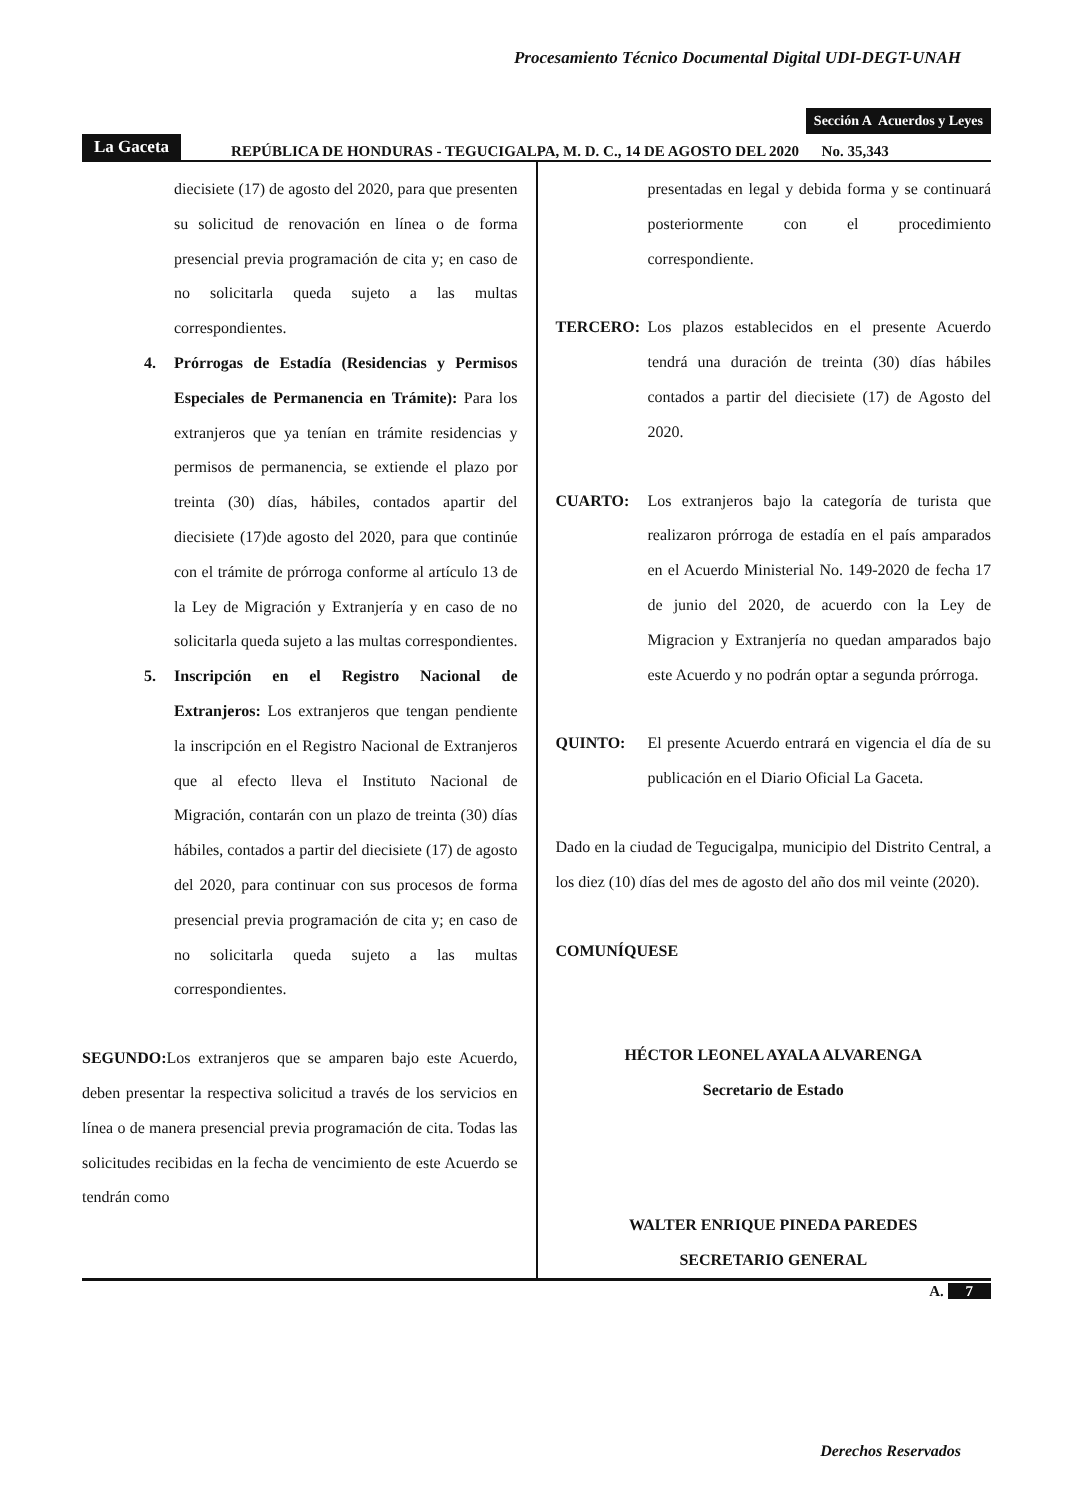Procesamiento Técnico Documental Digital UDI-DEGT-UNAH
Sección A Acuerdos y Leyes
La Gaceta REPÚBLICA DE HONDURAS - TEGUCIGALPA, M. D. C., 14 DE AGOSTO DEL 2020 No. 35,343
diecisiete (17) de agosto del 2020, para que presenten su solicitud de renovación en línea o de forma presencial previa programación de cita y; en caso de no solicitarla queda sujeto a las multas correspondientes.
4. Prórrogas de Estadía (Residencias y Permisos Especiales de Permanencia en Trámite): Para los extranjeros que ya tenían en trámite residencias y permisos de permanencia, se extiende el plazo por treinta (30) días, hábiles, contados apartir del diecisiete (17)de agosto del 2020, para que continúe con el trámite de prórroga conforme al artículo 13 de la Ley de Migración y Extranjería y en caso de no solicitarla queda sujeto a las multas correspondientes.
5. Inscripción en el Registro Nacional de Extranjeros: Los extranjeros que tengan pendiente la inscripción en el Registro Nacional de Extranjeros que al efecto lleva el Instituto Nacional de Migración, contarán con un plazo de treinta (30) días hábiles, contados a partir del diecisiete (17) de agosto del 2020, para continuar con sus procesos de forma presencial previa programación de cita y; en caso de no solicitarla queda sujeto a las multas correspondientes.
SEGUNDO: Los extranjeros que se amparen bajo este Acuerdo, deben presentar la respectiva solicitud a través de los servicios en línea o de manera presencial previa programación de cita. Todas las solicitudes recibidas en la fecha de vencimiento de este Acuerdo se tendrán como
presentadas en legal y debida forma y se continuará posteriormente con el procedimiento correspondiente.
TERCERO: Los plazos establecidos en el presente Acuerdo tendrá una duración de treinta (30) días hábiles contados a partir del diecisiete (17) de Agosto del 2020.
CUARTO: Los extranjeros bajo la categoría de turista que realizaron prórroga de estadía en el país amparados en el Acuerdo Ministerial No. 149-2020 de fecha 17 de junio del 2020, de acuerdo con la Ley de Migracion y Extranjería no quedan amparados bajo este Acuerdo y no podrán optar a segunda prórroga.
QUINTO: El presente Acuerdo entrará en vigencia el día de su publicación en el Diario Oficial La Gaceta.
Dado en la ciudad de Tegucigalpa, municipio del Distrito Central, a los diez (10) días del mes de agosto del año dos mil veinte (2020).
COMUNÍQUESE
HÉCTOR LEONEL AYALA ALVARENGA
Secretario de Estado
WALTER ENRIQUE PINEDA PAREDES
SECRETARIO GENERAL
A. 7
Derechos Reservados